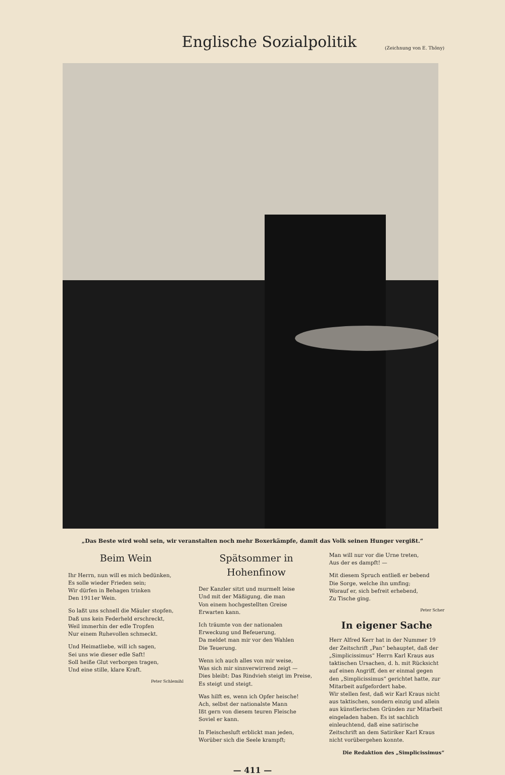Englische Sozialpolitik
(Zeichnung von E. Thöny)
„Das Beste wird wohl sein, wir veranstalten noch mehr Boxerkämpfe, damit das Volk seinen Hunger vergißt.“
Beim Wein
Ihr Herrn, nun will es mich bedünken,
Es solle wieder Frieden sein;
Wir dürfen in Behagen trinken
Den 1911er Wein.
So laßt uns schnell die Mäuler stopfen,
Daß uns kein Federheld erschreckt,
Weil immerhin der edle Tropfen
Nur einem Ruhevollen schmeckt.
Und Heimatliebe, will ich sagen,
Sei uns wie dieser edle Saft!
Soll heiße Glut verborgen tragen,
Und eine stille, klare Kraft.
Peter Schlemihl
Spätsommer in Hohenfinow
Der Kanzler sitzt und murmelt leise
Und mit der Mäßigung, die man
Von einem hochgestellten Greise
Erwarten kann.
Ich träumte von der nationalen
Erweckung und Befeuerung,
Da meldet man mir vor den Wahlen
Die Teuerung.
Wenn ich auch alles von mir weise,
Was sich mir sinnverwirrend zeigt —
Dies bleibt: Das Rindvieh steigt im Preise,
Es steigt und steigt.
Was hilft es, wenn ich Opfer heische!
Ach, selbst der nationalste Mann
Ißt gern von diesem teuren Fleische
Soviel er kann.
In Fleischesluft erblickt man jeden,
Worüber sich die Seele krampft;
Man will nur vor die Urne treten,
Aus der es dampft! —
Mit diesem Spruch entließ er bebend
Die Sorge, welche ihn umfing;
Worauf er, sich befreit erhebend,
Zu Tische ging.
Peter Scher
In eigener Sache
Herr Alfred Kerr hat in der Nummer 19 der Zeitschrift „Pan“ behauptet, daß der „Simplicissimus“ Herrn Karl Kraus aus taktischen Ursachen, d. h. mit Rücksicht auf einen Angriff, den er einmal gegen den „Simplicissimus“ gerichtet hatte, zur Mitarbeit aufgefordert habe.
Wir stellen fest, daß wir Karl Kraus nicht aus taktischen, sondern einzig und allein aus künstlerischen Gründen zur Mitarbeit eingeladen haben. Es ist sachlich einleuchtend, daß eine satirische Zeitschrift an dem Satiriker Karl Kraus nicht vorübergehen konnte.
Die Redaktion des „Simplicissimus“
— 411 —